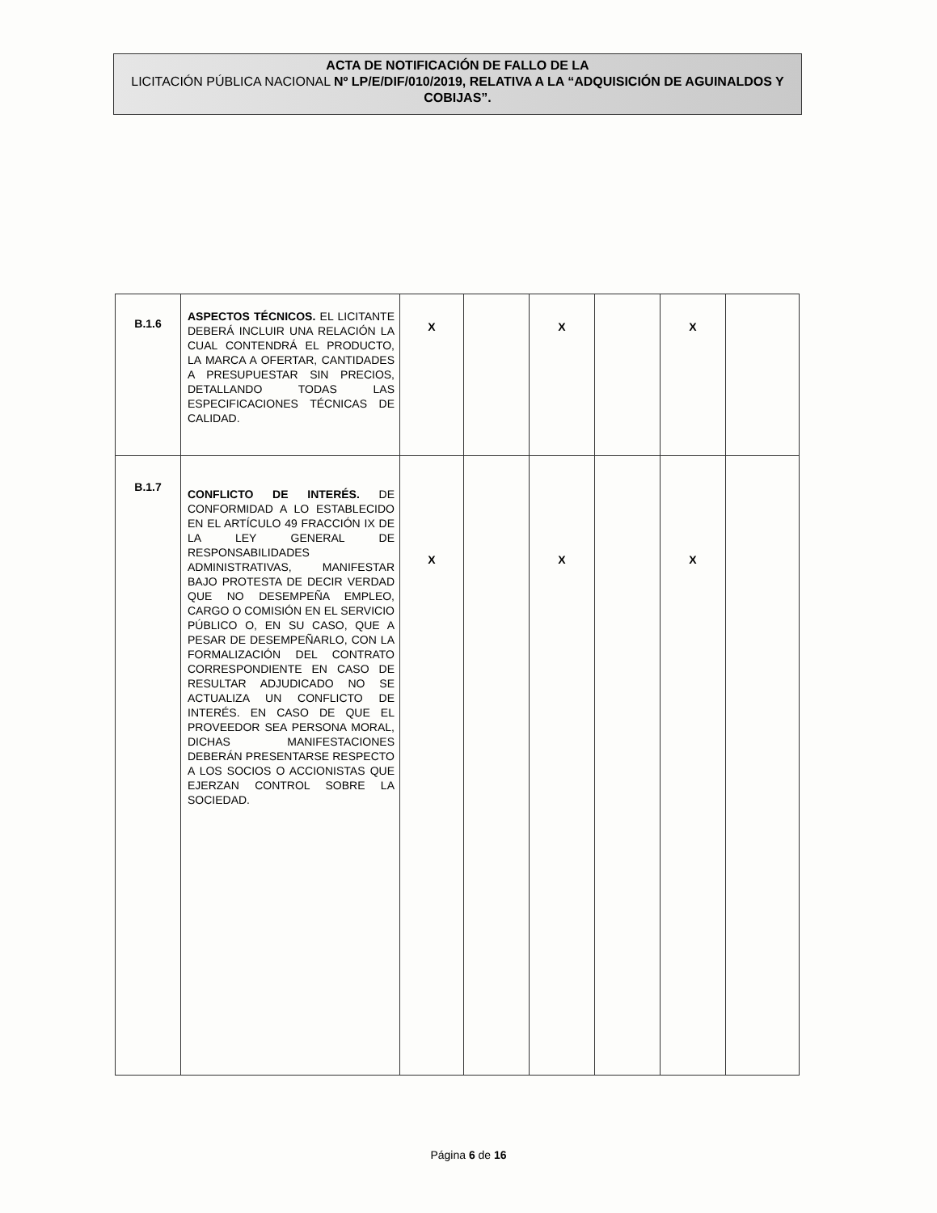ACTA DE NOTIFICACIÓN DE FALLO DE LA
LICITACIÓN PÚBLICA NACIONAL Nº LP/E/DIF/010/2019, RELATIVA A LA “ADQUISICIÓN DE AGUINALDOS Y COBIJAS”.
| B.1.6 | ASPECTOS TÉCNICOS. EL LICITANTE DEBERÁ INCLUIR UNA RELACIÓN LA CUAL CONTENDRÁ EL PRODUCTO, LA MARCA A OFERTAR, CANTIDADES A PRESUPUESTAR SIN PRECIOS, DETALLANDO TODAS LAS ESPECIFICACIONES TÉCNICAS DE CALIDAD. | X | | X | | X | |
| B.1.7 | CONFLICTO DE INTERÉS. DE CONFORMIDAD A LO ESTABLECIDO EN EL ARTÍCULO 49 FRACCIÓN IX DE LA LEY GENERAL DE RESPONSABILIDADES ADMINISTRATIVAS, MANIFESTAR BAJO PROTESTA DE DECIR VERDAD QUE NO DESEMPEÑA EMPLEO, CARGO O COMISIÓN EN EL SERVICIO PÚBLICO O, EN SU CASO, QUE A PESAR DE DESEMPEÑARLO, CON LA FORMALIZACIÓN DEL CONTRATO CORRESPONDIENTE EN CASO DE RESULTAR ADJUDICADO NO SE ACTUALIZA UN CONFLICTO DE INTERÉS. EN CASO DE QUE EL PROVEEDOR SEA PERSONA MORAL, DICHAS MANIFESTACIONES DEBERÁN PRESENTARSE RESPECTO A LOS SOCIOS O ACCIONISTAS QUE EJERZAN CONTROL SOBRE LA SOCIEDAD. | X | | X | | X | |
Página 6 de 16